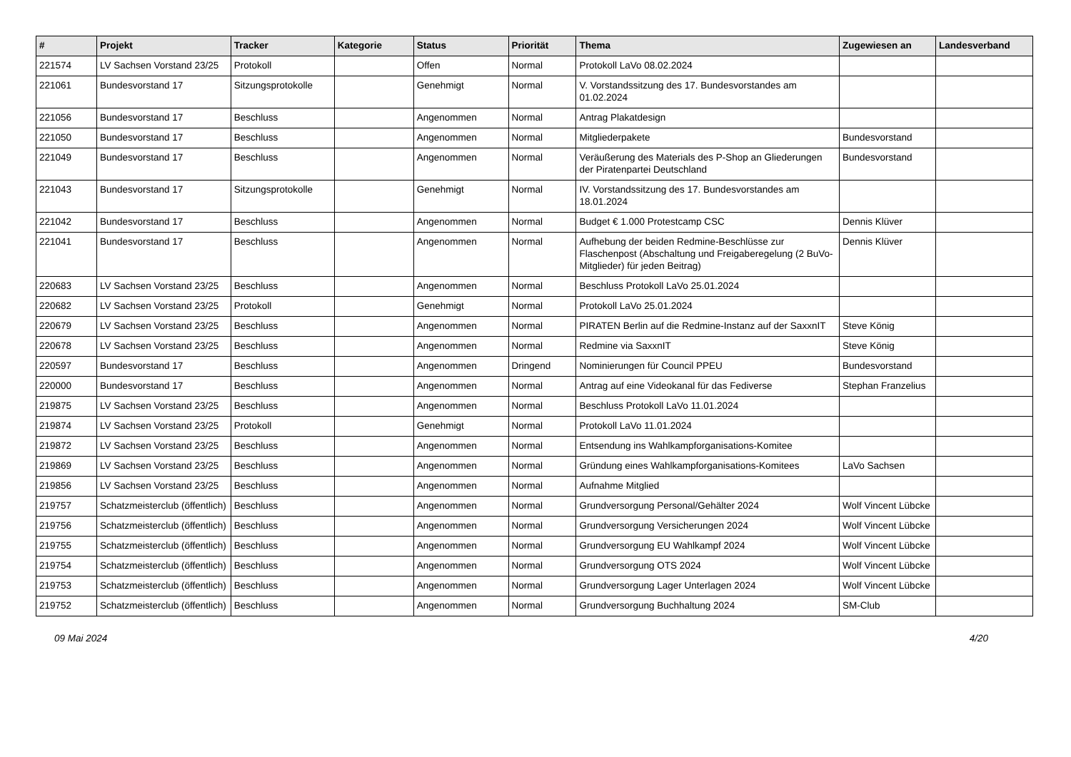| # | Projekt | Tracker | Kategorie | Status | Priorität | Thema | Zugewiesen an | Landesverband |
| --- | --- | --- | --- | --- | --- | --- | --- | --- |
| 221574 | LV Sachsen Vorstand 23/25 | Protokoll | | Offen | Normal | Protokoll LaVo 08.02.2024 | | |
| 221061 | Bundesvorstand 17 | Sitzungsprotokolle | | Genehmigt | Normal | V. Vorstandssitzung des 17. Bundesvorstandes am 01.02.2024 | | |
| 221056 | Bundesvorstand 17 | Beschluss | | Angenommen | Normal | Antrag Plakatdesign | | |
| 221050 | Bundesvorstand 17 | Beschluss | | Angenommen | Normal | Mitgliederpakete | Bundesvorstand | |
| 221049 | Bundesvorstand 17 | Beschluss | | Angenommen | Normal | Veräußerung des Materials des P-Shop an Gliederungen der Piratenpartei Deutschland | Bundesvorstand | |
| 221043 | Bundesvorstand 17 | Sitzungsprotokolle | | Genehmigt | Normal | IV. Vorstandssitzung des 17. Bundesvorstandes am 18.01.2024 | | |
| 221042 | Bundesvorstand 17 | Beschluss | | Angenommen | Normal | Budget € 1.000 Protestcamp CSC | Dennis Klüver | |
| 221041 | Bundesvorstand 17 | Beschluss | | Angenommen | Normal | Aufhebung der beiden Redmine-Beschlüsse zur Flaschenpost (Abschaltung und Freigaberegelung (2 BuVo-Mitglieder) für jeden Beitrag) | Dennis Klüver | |
| 220683 | LV Sachsen Vorstand 23/25 | Beschluss | | Angenommen | Normal | Beschluss Protokoll LaVo 25.01.2024 | | |
| 220682 | LV Sachsen Vorstand 23/25 | Protokoll | | Genehmigt | Normal | Protokoll LaVo 25.01.2024 | | |
| 220679 | LV Sachsen Vorstand 23/25 | Beschluss | | Angenommen | Normal | PIRATEN Berlin auf die Redmine-Instanz auf der SaxxnIT | Steve König | |
| 220678 | LV Sachsen Vorstand 23/25 | Beschluss | | Angenommen | Normal | Redmine via SaxxnIT | Steve König | |
| 220597 | Bundesvorstand 17 | Beschluss | | Angenommen | Dringend | Nominierungen für Council PPEU | Bundesvorstand | |
| 220000 | Bundesvorstand 17 | Beschluss | | Angenommen | Normal | Antrag auf eine Videokanal für das Fediverse | Stephan Franzelius | |
| 219875 | LV Sachsen Vorstand 23/25 | Beschluss | | Angenommen | Normal | Beschluss Protokoll LaVo 11.01.2024 | | |
| 219874 | LV Sachsen Vorstand 23/25 | Protokoll | | Genehmigt | Normal | Protokoll LaVo 11.01.2024 | | |
| 219872 | LV Sachsen Vorstand 23/25 | Beschluss | | Angenommen | Normal | Entsendung ins Wahlkampforganisations-Komitee | | |
| 219869 | LV Sachsen Vorstand 23/25 | Beschluss | | Angenommen | Normal | Gründung eines Wahlkampforganisations-Komitees | LaVo Sachsen | |
| 219856 | LV Sachsen Vorstand 23/25 | Beschluss | | Angenommen | Normal | Aufnahme Mitglied | | |
| 219757 | Schatzmeisterclub (öffentlich) | Beschluss | | Angenommen | Normal | Grundversorgung Personal/Gehälter 2024 | Wolf Vincent Lübcke | |
| 219756 | Schatzmeisterclub (öffentlich) | Beschluss | | Angenommen | Normal | Grundversorgung Versicherungen 2024 | Wolf Vincent Lübcke | |
| 219755 | Schatzmeisterclub (öffentlich) | Beschluss | | Angenommen | Normal | Grundversorgung EU Wahlkampf 2024 | Wolf Vincent Lübcke | |
| 219754 | Schatzmeisterclub (öffentlich) | Beschluss | | Angenommen | Normal | Grundversorgung OTS 2024 | Wolf Vincent Lübcke | |
| 219753 | Schatzmeisterclub (öffentlich) | Beschluss | | Angenommen | Normal | Grundversorgung Lager Unterlagen 2024 | Wolf Vincent Lübcke | |
| 219752 | Schatzmeisterclub (öffentlich) | Beschluss | | Angenommen | Normal | Grundversorgung Buchhaltung 2024 | SM-Club | |
09 Mai 2024 4/20